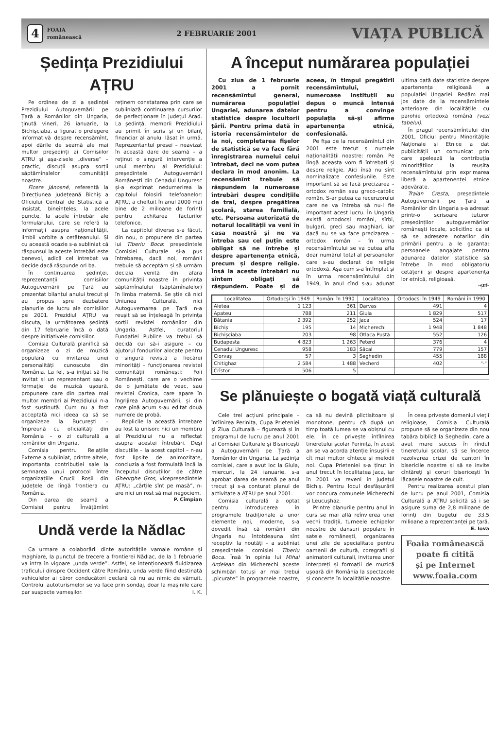4 FOAIA
românească
2 FEBRUARIE 2001 VIAȚA PUBLICĂ
Ședința Prezidiului AȚRU
Pe ordinea de zi a ședinței Prezidiului Autoguvernării pe Țară a Românilor din Ungaria, ținută vineri, 26 ianuarie, la Bichișciaba, a figurat o prelegere informativă despre recensămînt, apoi dările de seamă ale mai multor președinți ai Comisiilor AȚRU și așa-zisele „diverse” – practic, discuții asupra sorții săptămînalelor comunității noastre.
Ficere Jánosné, referentă la Direcțiunea județeană Bichiș a Oficiului Central de Statistică a insistat, bineînțeles, la acele puncte, la acele întrebări ale formularului, care se referă la informații asupra naționalității, limbii vorbite a cetățeanului. Și cu această ocazie s-a subliniat că răspunsul la aceste întrebări este benevol, adică cel întrebat va decide dacă răspunde ori ba.
În continuarea ședinței, reprezentanții comisiilor Autoguvernării pe Țară au prezentat bilanțul anului trecut și au propus spre dezbatere planurile de lucru ale comisiilor pe 2001. Prezidiul AȚRU va discuta, la următoarea ședință din 17 februarie încă o dată despre inițiativele comisiilor.
Comisia Culturală planifică să organizeze o zi de muzică populară cu invitarea unei personalități cunoscute din România. La fel, s-a inițiat să fie invitat și un reprezentant sau o formație de muzică ușoară, propunere care din partea mai multor membri ai Prezidiului n-a fost susținută. Cum nu a fost acceptată nici ideea ca să se organizeze la București – împreună cu oficialități din România – o zi culturală a românilor din Ungaria.
Comisia pentru Relațiile Externe a subliniat, printre altele, importanța contribuției sale la semnarea unui protocol între organizațiile Crucii Roșii din județele de lîngă frontiera cu România.
Din darea de seamă a Comisiei pentru Învățămînt reținem constatarea prin care se subliniază continuarea cursurilor de perfecționare în județul Arad. La ședință, membrii Prezidiului au primit în scris și un bilanț financiar al anului lăsat în urmă. Reprezentantul presei – neavizat în această dare de seamă – a reținut o singură intervenție a unui membru al Prezidiului: președintele Autoguvernării Românești din Cenadul Unguresc și-a exprimat nedumerirea la capitolul folosirii telefoanelor: AȚRU, a cheltuit în anul 2000 mai bine de 2 milioane de forinți pentru achitarea facturilor telefonice.
La capitolul diverse s-a făcut, din nou, o propunere din partea lui Tiberiu Boca: președintele Comisiei Culturale și-a pus întrebarea, dacă noi, românii trebuie să acceptăm și să urmăm decizia venită din afara comunității noastre în privința săptămînalului (săptămînalelor) în limba maternă. Se știe că nici Uniunea Culturală, nici Autoguvernarea pe Țară n-a reușit să se înțeleagă în privința sorții revistei românilor din Ungaria. Astfel, curatoriul Fundației Publice va trebui să decidă cui să-i asigure – cu ajutorul fondurilor alocate pentru o singură revistă a fiecărei minorități – funcționarea revistei comunității românești: Foii Românești, care are o vechime de o jumătate de veac, sau revistei Cronica, care apare în îngrijirea Autoguvernării, și din care pînă acum s-au editat două numere de probă.
Replicile la această întrebare au fost la unison: nici un membru al Prezidiului nu a reflectat asupra acestei întrebări. Deși discuțiile – la acest capitol – n-au fost lipsite de animozitate, concluzia a fost formulată încă la începutul discuțiilor de către Gheorghe Gros, vicepreședintele AȚRU: „cărțile sînt pe masă”, n-are nici un rost să mai negociem.
P. Cîmpian
Undă verde la Nădlac
Ca urmare a colaborării dinte autoritățile vamale române și maghiare, la punctul de trecere a frontierei Nădlac, de la 1 februarie va intra în vigoare „unda verde”. Astfel, se intenționează fluidizarea traficului dinspre Occident către România, unda verde fiind destinată vehiculelor ai căror conducători declară că nu au nimic de vămuit. Controlul autoturismelor se va face prin sondaj, doar la mașinile care par suspecte vameșilor. I. K.
A început numărarea populației
Cu ziua de 1 februarie 2001 a pornit recensămîntul general, numărarea populației Ungariei, adunarea datelor statistice despre locuitorii țării. Pentru prima dată în istoria recensămintelor de la noi, completarea fișelor de statistică se va face fără înregistrarea numelui celui întrebat, deci ne vom putea declara în mod anonim. La recensămînt trebuie să răspundem la numeroase întrebări despre condițiile de trai, despre pregătirea școlară, starea familială, etc. Persoana autorizată de notarul localității va veni în casa noastră și ne va întreba sau cel puțin este obligat să ne întrebe și despre apartenența etnică, precum și despre religie. Însă la aceste întrebări nu sîntem obligați să răspundem. Poate și de aceea, în timpul pregătirii recensămîntului, numeroase instituții au depus o muncă intensă pentru a convinge populația să-și afirme apartenența etnică, confesională.
Pe fișa de la recensămîntul din 2001 este trecut și numele naționalității noastre: român. Pe lîngă aceasta vom fi întrebați și despre religie. Aici însă nu sînt nominalizate confesiunile. Este important să se facă precizarea – ortodox român sau greco-catolic român. S-ar putea ca recenzorului care ne va întreba să nu-i fie important acest lucru. În Ungaria există ortodocși români, sîrbi, bulgari, greci sau maghiari, iar dacă nu se va face precizarea – ortodox român – în urma recensămîntului se va putea afla doar numărul total al persoanelor care s-au declarat de religie ortodoxă. Așa cum s-a întîmplat și în urma recensămîntului din 1949, în anul cînd s-au adunat ultima dată date statistice despre apartenența religioasă a populației Ungariei. Redăm mai jos date de la recensămintele anterioare din localitățile cu parohie ortodoxă română (vezi tabelul).
În pragul recensămîntului din 2001, Oficiul pentru Minoritățile Naționale și Etnice a dat publicității un comunicat prin care apelează la contribuția minorităților la reușita recensămîntului prin exprimarea liberă a apartenenței etnice adevărate.
Traian Cresta, președintele Autoguvernării pe Țară a Românilor din Ungaria s-a adresat printr-o scrisoare tuturor președinților autoguvernărilor românești locale, solicitînd ca ei să se adreseze notarilor din primării pentru a le garanta: persoanele angajate pentru adunarea datelor statistice să întrebe în mod obligatoriu cetățenii și despre apartenența lor etnică, religioasă.
-ștf-
| Localitatea | Ortodocși în 1949 | Români în 1990 | Localitatea | Ortodocși în 1949 | Români în 1990 |
| --- | --- | --- | --- | --- | --- |
| Aletea | 1 123 | 361 | Darvas | 491 | 4 |
| Apateu | 788 | 211 | Giula | 1 829 | 517 |
| Bătania | 2 392 | 252 | Jaca | 524 | 17 |
| Bichiș | 195 | 14 | Micherechi | 1 948 | 1 848 |
| Bichișciaba | 203 | 98 | Otlaca Pustă | 552 | 126 |
| Budapesta | 4 823 | 1 263 | Peterd | 376 | 4 |
| Cenadul Unguresc | 958 | 183 | Săcal | 779 | 157 |
| Ciorvaș | 57 | 3 | Seghedin | 455 | 188 |
| Chitighaz | 2 584 | 1 488 | Vecherd | 402 | "-" |
| Crîstor | 506 | 5 | | | |
Se plănuiește o bogată viață culturală
Cele trei acțiuni principale – întîlnirea Perinița, Cupa Prieteniei și Ziua Culturală – figurează și în programul de lucru pe anul 2001 al Comisiei Culturale și Bisericești a Autoguvernării pe Țară a Românilor din Ungaria. La ședința comisiei, care a avut loc la Giula, miercuri, la 24 ianuarie, s-a aprobat darea de seamă pe anul trecut și s-a conturat planul de activitate a AȚRU pe anul 2001.
Comisia culturală a optat pentru introducerea în programele tradiționale a unor elemente noi, moderne, s-a dovedit însă că românii din Ungaria nu întotdeauna sînt receptivi la noutăți – a subliniat președintele comisiei Tiberiu Boca. Însă în opinia lui Mihai Ardelean din Micherechi aceste schimbări totuși ar mai trebui „picurate” în programele noastre, ca să nu devină plictisitoare și monotone, pentru că după un timp toată lumea se va obișnui cu ele. În ce privește întîlnirea tineretului școlar Perinița, în acest an se va acorda atenție însușirii e cît mai multor cîntece și melodii noi. Cupa Prieteniei s-a ținut în anul trecut în localitatea Jaca, iar în 2001 va reveni în județul Bichiș. Pentru locul desfășurării vor concura comunele Micherechi și Leucușhaz.
Printre planurile pentru anul în curs se mai află reînvierea unei vechi tradiții, turneele echipelor noastre de dansuri populare în satele românești, organizarea unei zile de specialitate pentru oamenii de cultură, coregrafii și animatorii culturali, invitarea unor interpreți și formații de muzică ușoară din România la spectacole și concerte în localitățile noastre.
În ceea privește domeniul vieții religioase, Comisia Culturală propune să se organizeze din nou tabăra biblică la Seghedin, care a avut mare succes în rîndul tineretului școlar, să se încerce rezolvarea crizei de cantori în bisericile noastre și să se invite cîntăreți și coruri bisericești în lăcașele noastre de cult.
Pentru realizarea acestui plan de lucru pe anul 2001, Comisia Culturală a AȚRU solicită să i se asigure suma de 2,8 milioane de forinți din bugetul de 33,5 milioane a reprezentanței pe țară.
E. Iova
Foaia românească
poate fi citită
și pe Internet
www.foaia.com